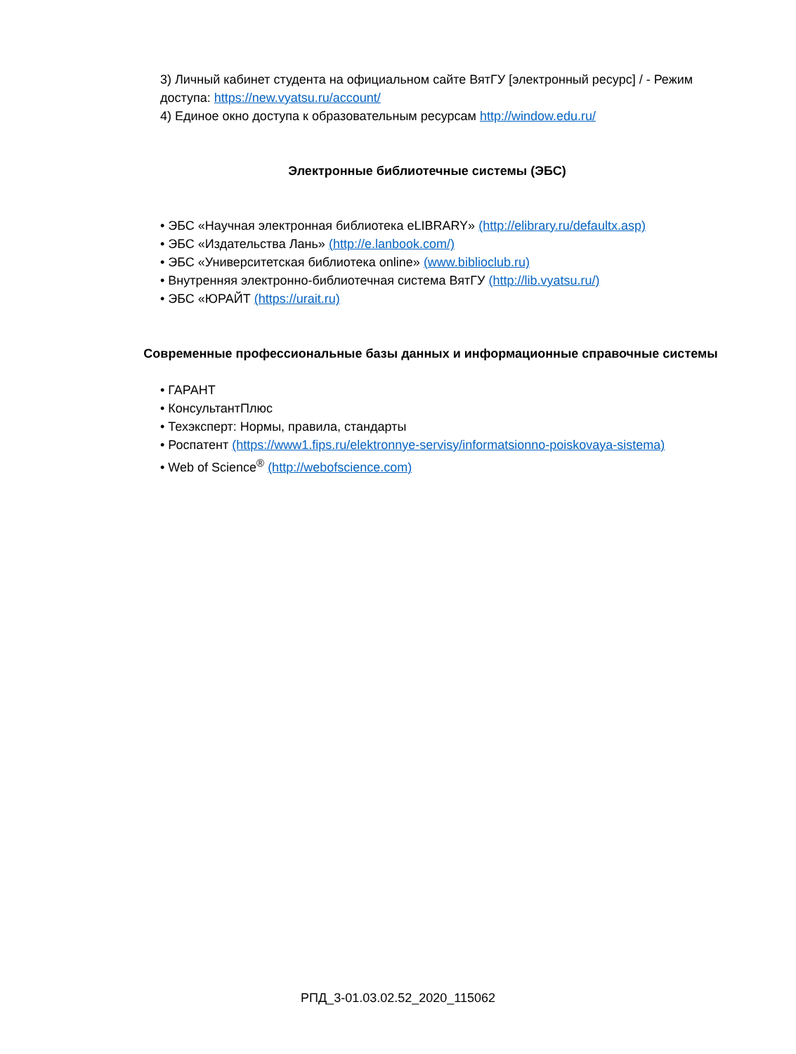3) Личный кабинет студента на официальном сайте ВятГУ [электронный ресурс] / - Режим доступа: https://new.vyatsu.ru/account/
4) Единое окно доступа к образовательным ресурсам http://window.edu.ru/
Электронные библиотечные системы (ЭБС)
• ЭБС «Научная электронная библиотека eLIBRARY» (http://elibrary.ru/defaultx.asp)
• ЭБС «Издательства Лань» (http://e.lanbook.com/)
• ЭБС «Университетская библиотека online» (www.biblioclub.ru)
• Внутренняя электронно-библиотечная система ВятГУ (http://lib.vyatsu.ru/)
• ЭБС «ЮРАЙТ (https://urait.ru)
Современные профессиональные базы данных и информационные справочные системы
• ГАРАНТ
• КонсультантПлюс
• Техэксперт: Нормы, правила, стандарты
• Роспатент (https://www1.fips.ru/elektronnye-servisy/informatsionno-poiskovaya-sistema)
• Web of Science<sup>®</sup> (http://webofscience.com)
РПД_3-01.03.02.52_2020_115062